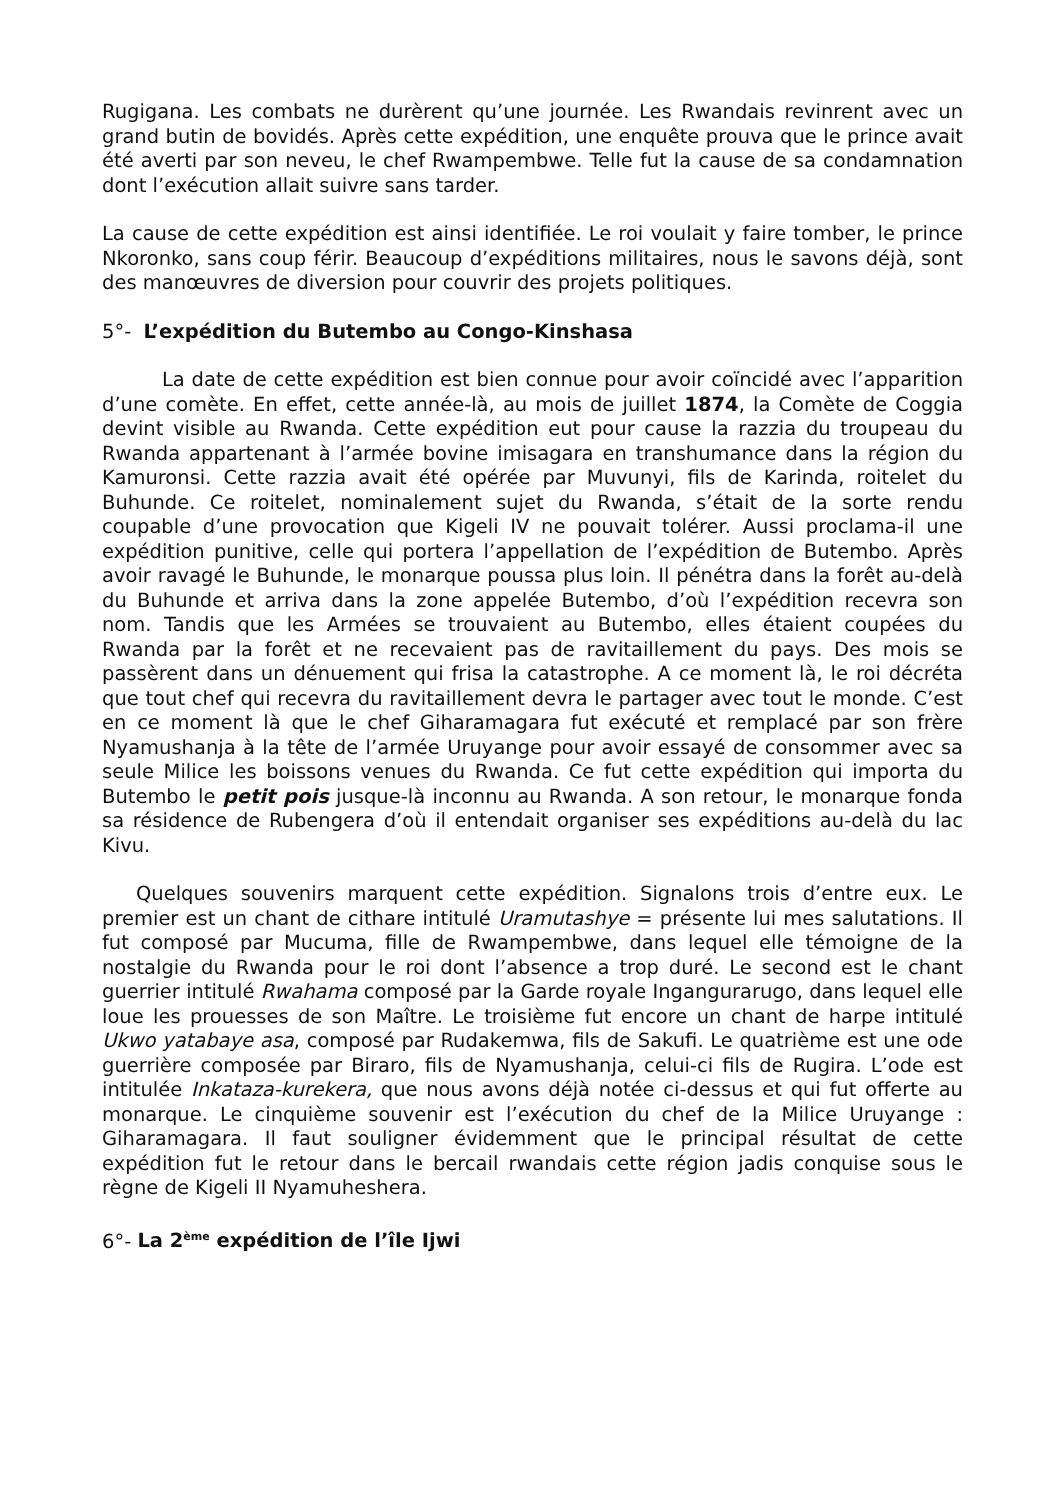Rugigana. Les combats ne durèrent qu’une journée. Les Rwandais revinrent avec un grand butin de bovidés. Après cette expédition, une enquête prouva que le prince avait été averti par son neveu, le chef Rwampembwe. Telle fut la cause de sa condamnation dont l’exécution allait suivre sans tarder.
La cause de cette expédition est ainsi identifiée. Le roi voulait y faire tomber, le prince Nkoronko, sans coup férir. Beaucoup d’expéditions militaires, nous le savons déjà, sont des manœuvres de diversion pour couvrir des projets politiques.
5°- L’expédition du Butembo au Congo-Kinshasa
La date de cette expédition est bien connue pour avoir coïncidé avec l’apparition d’une comète. En effet, cette année-là, au mois de juillet 1874, la Comète de Coggia devint visible au Rwanda. Cette expédition eut pour cause la razzia du troupeau du Rwanda appartenant à l’armée bovine imisagara en transhumance dans la région du Kamuronsi. Cette razzia avait été opérée par Muvunyi, fils de Karinda, roitelet du Buhunde. Ce roitelet, nominalement sujet du Rwanda, s’était de la sorte rendu coupable d’une provocation que Kigeli IV ne pouvait tolérer. Aussi proclama-il une expédition punitive, celle qui portera l’appellation de l’expédition de Butembo. Après avoir ravagé le Buhunde, le monarque poussa plus loin. Il pénétra dans la forêt au-delà du Buhunde et arriva dans la zone appelée Butembo, d’où l’expédition recevra son nom. Tandis que les Armées se trouvaient au Butembo, elles étaient coupées du Rwanda par la forêt et ne recevaient pas de ravitaillement du pays. Des mois se passèrent dans un dénuement qui frisa la catastrophe. A ce moment là, le roi décréta que tout chef qui recevra du ravitaillement devra le partager avec tout le monde. C’est en ce moment là que le chef Giharamagara fut exécuté et remplacé par son frère Nyamushanja à la tête de l’armée Uruyange pour avoir essayé de consommer avec sa seule Milice les boissons venues du Rwanda. Ce fut cette expédition qui importa du Butembo le petit pois jusque-là inconnu au Rwanda. A son retour, le monarque fonda sa résidence de Rubengera d’où il entendait organiser ses expéditions au-delà du lac Kivu.
Quelques souvenirs marquent cette expédition. Signalons trois d’entre eux. Le premier est un chant de cithare intitulé Uramutashye = présente lui mes salutations. Il fut composé par Mucuma, fille de Rwampembwe, dans lequel elle témoigne de la nostalgie du Rwanda pour le roi dont l’absence a trop duré. Le second est le chant guerrier intitulé Rwahama composé par la Garde royale Ingangurarugo, dans lequel elle loue les prouesses de son Maître. Le troisième fut encore un chant de harpe intitulé Ukwo yatabaye asa, composé par Rudakemwa, fils de Sakufi. Le quatrième est une ode guerrière composée par Biraro, fils de Nyamushanja, celui-ci fils de Rugira. L’ode est intitulée Inkataza-kurekera, que nous avons déjà notée ci-dessus et qui fut offerte au monarque. Le cinquième souvenir est l’exécution du chef de la Milice Uruyange : Giharamagara. Il faut souligner évidemment que le principal résultat de cette expédition fut le retour dans le bercail rwandais cette région jadis conquise sous le règne de Kigeli II Nyamuheshera.
6°- La 2<sup>ème</sup> expédition de l’île Ijwi